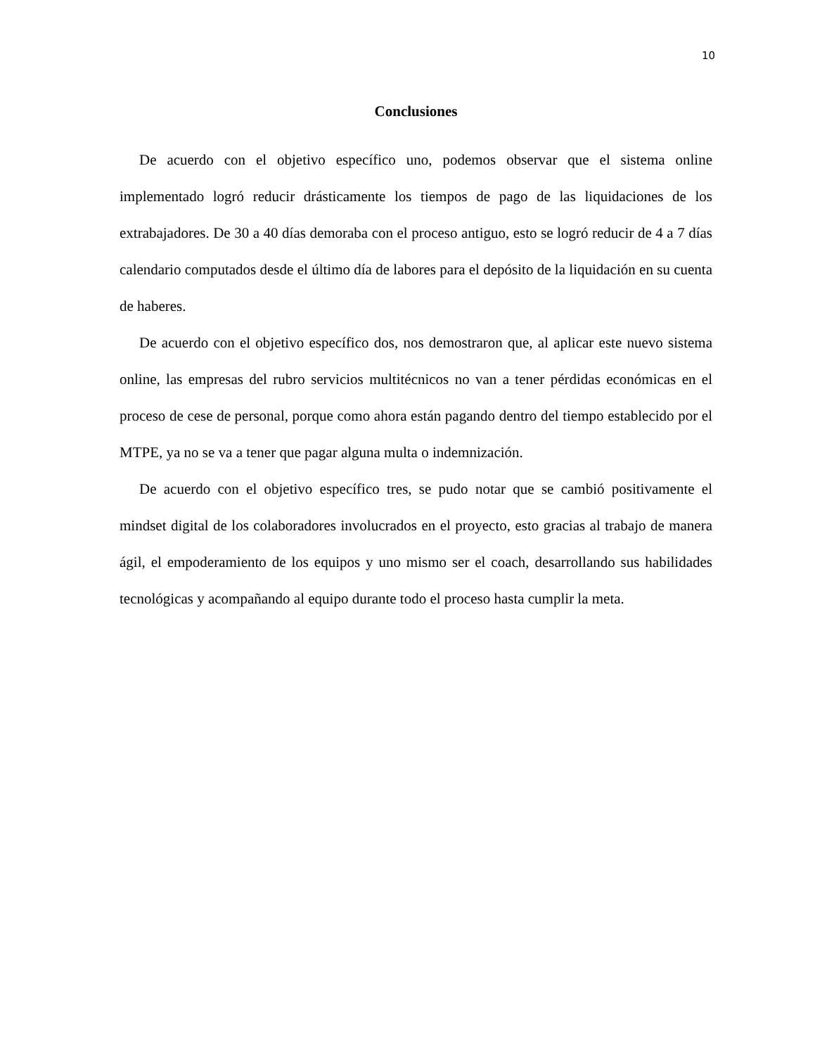10
Conclusiones
De acuerdo con el objetivo específico uno, podemos observar que el sistema online implementado logró reducir drásticamente los tiempos de pago de las liquidaciones de los extrabajadores. De 30 a 40 días demoraba con el proceso antiguo, esto se logró reducir de 4 a 7 días calendario computados desde el último día de labores para el depósito de la liquidación en su cuenta de haberes.
De acuerdo con el objetivo específico dos, nos demostraron que, al aplicar este nuevo sistema online, las empresas del rubro servicios multitécnicos no van a tener pérdidas económicas en el proceso de cese de personal, porque como ahora están pagando dentro del tiempo establecido por el MTPE, ya no se va a tener que pagar alguna multa o indemnización.
De acuerdo con el objetivo específico tres, se pudo notar que se cambió positivamente el mindset digital de los colaboradores involucrados en el proyecto, esto gracias al trabajo de manera ágil, el empoderamiento de los equipos y uno mismo ser el coach, desarrollando sus habilidades tecnológicas y acompañando al equipo durante todo el proceso hasta cumplir la meta.